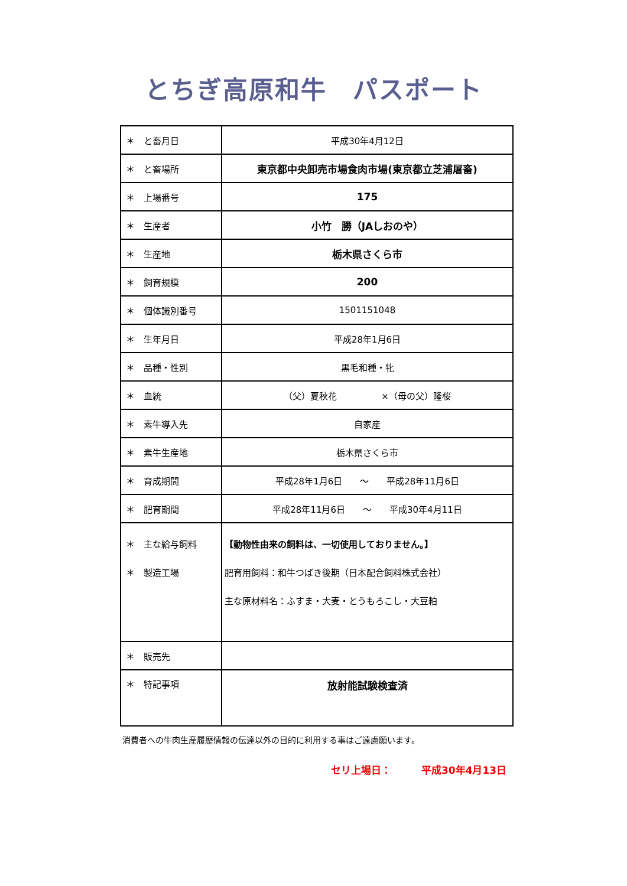とちぎ高原和牛　パスポート
| ＊ と畜月日 | 平成30年4月12日 |
| ＊ と畜場所 | 東京都中央卸売市場食肉市場(東京都立芝浦屠畜) |
| ＊ 上場番号 | 175 |
| ＊ 生産者 | 小竹 勝（JAしおのや） |
| ＊ 生産地 | 栃木県さくら市 |
| ＊ 飼育規模 | 200 |
| ＊ 個体識別番号 | 1501151048 |
| ＊ 生年月日 | 平成28年1月6日 |
| ＊ 品種・性別 | 黒毛和種・牝 |
| ＊ 血統 | （父）夏秋花 ×（母の父）隆桜 |
| ＊ 素牛導入先 | 自家産 |
| ＊ 素牛生産地 | 栃木県さくら市 |
| ＊ 育成期間 | 平成28年1月6日 ～ 平成28年11月6日 |
| ＊ 肥育期間 | 平成28年11月6日 ～ 平成30年4月11日 |
| ＊ 主な給与飼料 ＊ 製造工場 | 【動物性由来の飼料は、一切使用しておりません。】 肥育用飼料：和牛つばき後期（日本配合飼料株式会社） 主な原材料名：ふすま・大麦・とうもろこし・大豆粕 |
| ＊ 販売先 | |
| ＊ 特記事項 | 放射能試験検査済 |
消費者への牛肉生産履歴情報の伝達以外の目的に利用する事はご遠慮願います。
セリ上場日：　　　平成30年4月13日